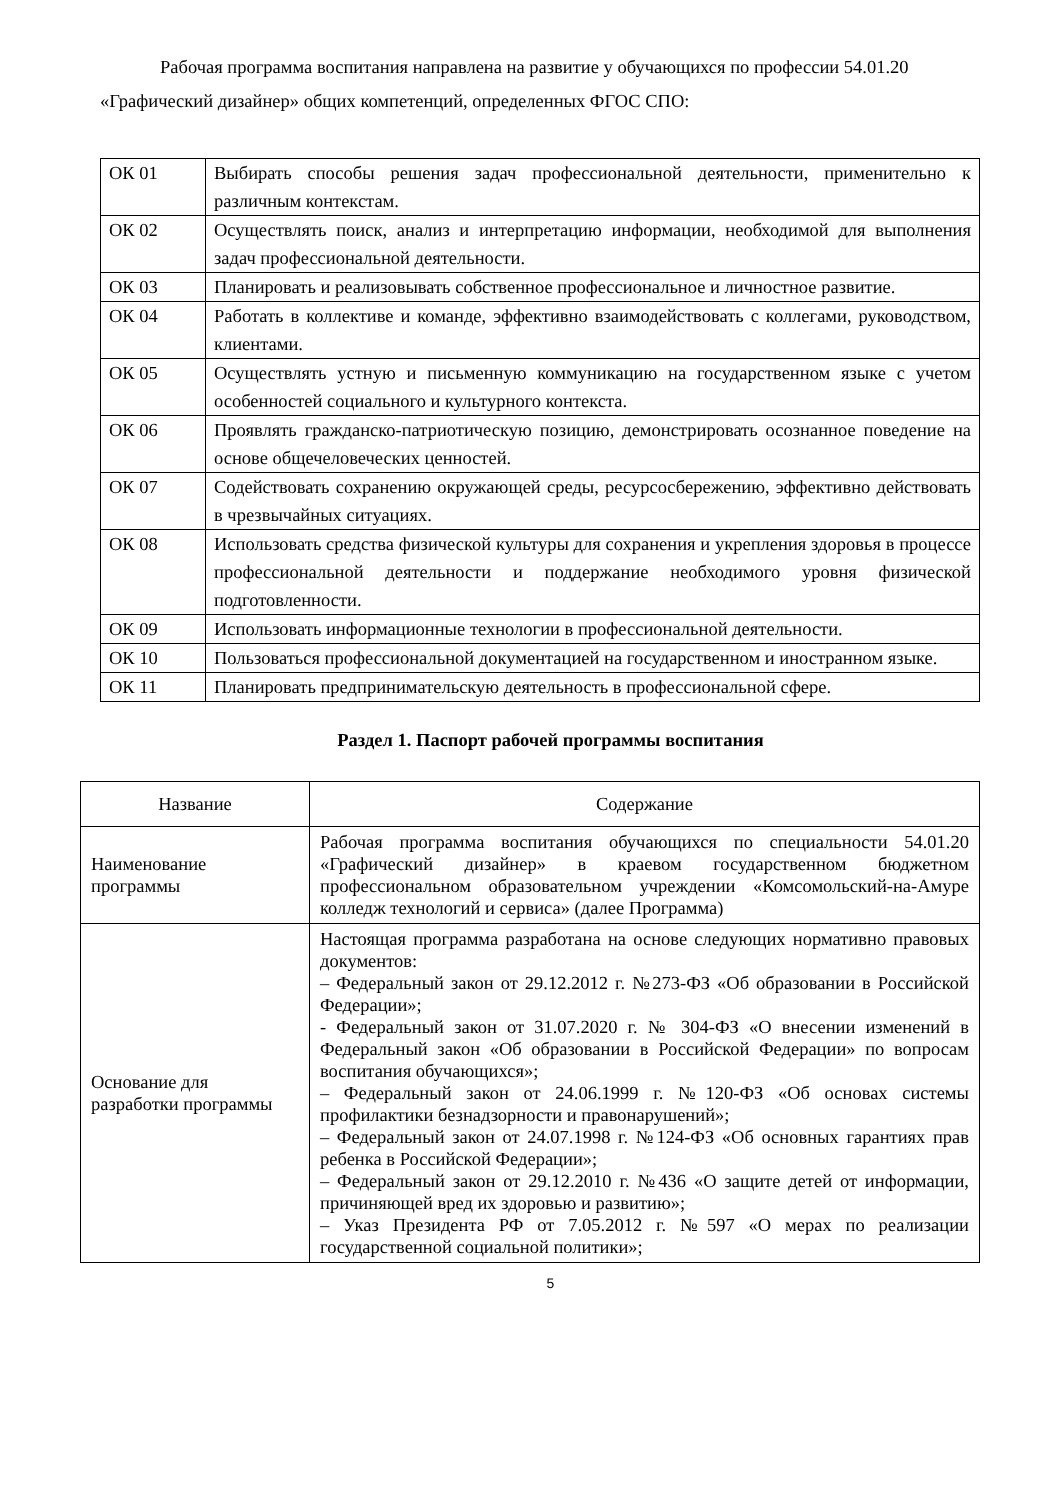Рабочая программа воспитания направлена на развитие у обучающихся по профессии 54.01.20 «Графический дизайнер» общих компетенций, определенных ФГОС СПО:
| ОК 01 | Выбирать способы решения задач профессиональной деятельности, применительно к различным контекстам. |
| ОК 02 | Осуществлять поиск, анализ и интерпретацию информации, необходимой для выполнения задач профессиональной деятельности. |
| ОК 03 | Планировать и реализовывать собственное профессиональное и личностное развитие. |
| ОК 04 | Работать в коллективе и команде, эффективно взаимодействовать с коллегами, руководством, клиентами. |
| ОК 05 | Осуществлять устную и письменную коммуникацию на государственном языке с учетом особенностей социального и культурного контекста. |
| ОК 06 | Проявлять гражданско-патриотическую позицию, демонстрировать осознанное поведение на основе общечеловеческих ценностей. |
| ОК 07 | Содействовать сохранению окружающей среды, ресурсосбережению, эффективно действовать в чрезвычайных ситуациях. |
| ОК 08 | Использовать средства физической культуры для сохранения и укрепления здоровья в процессе профессиональной деятельности и поддержание необходимого уровня физической подготовленности. |
| ОК 09 | Использовать информационные технологии в профессиональной деятельности. |
| ОК 10 | Пользоваться профессиональной документацией на государственном и иностранном языке. |
| ОК 11 | Планировать предпринимательскую деятельность в профессиональной сфере. |
Раздел 1. Паспорт рабочей программы воспитания
| Название | Содержание |
| --- | --- |
| Наименование программы | Рабочая программа воспитания обучающихся по специальности 54.01.20 «Графический дизайнер» в краевом государственном бюджетном профессиональном образовательном учреждении «Комсомольский-на-Амуре колледж технологий и сервиса» (далее Программа) |
| Основание для разработки программы | Настоящая программа разработана на основе следующих нормативно правовых документов: – Федеральный закон от 29.12.2012 г. №273-ФЗ «Об образовании в Российской Федерации»; - Федеральный закон от 31.07.2020 г. № 304-ФЗ «О внесении изменений в Федеральный закон «Об образовании в Российской Федерации» по вопросам воспитания обучающихся»; – Федеральный закон от 24.06.1999 г. №120-ФЗ «Об основах системы профилактики безнадзорности и правонарушений»; – Федеральный закон от 24.07.1998 г. №124-ФЗ «Об основных гарантиях прав ребенка в Российской Федерации»; – Федеральный закон от 29.12.2010 г. №436 «О защите детей от информации, причиняющей вред их здоровью и развитию»; – Указ Президента РФ от 7.05.2012 г. №597 «О мерах по реализации государственной социальной политики»; |
5